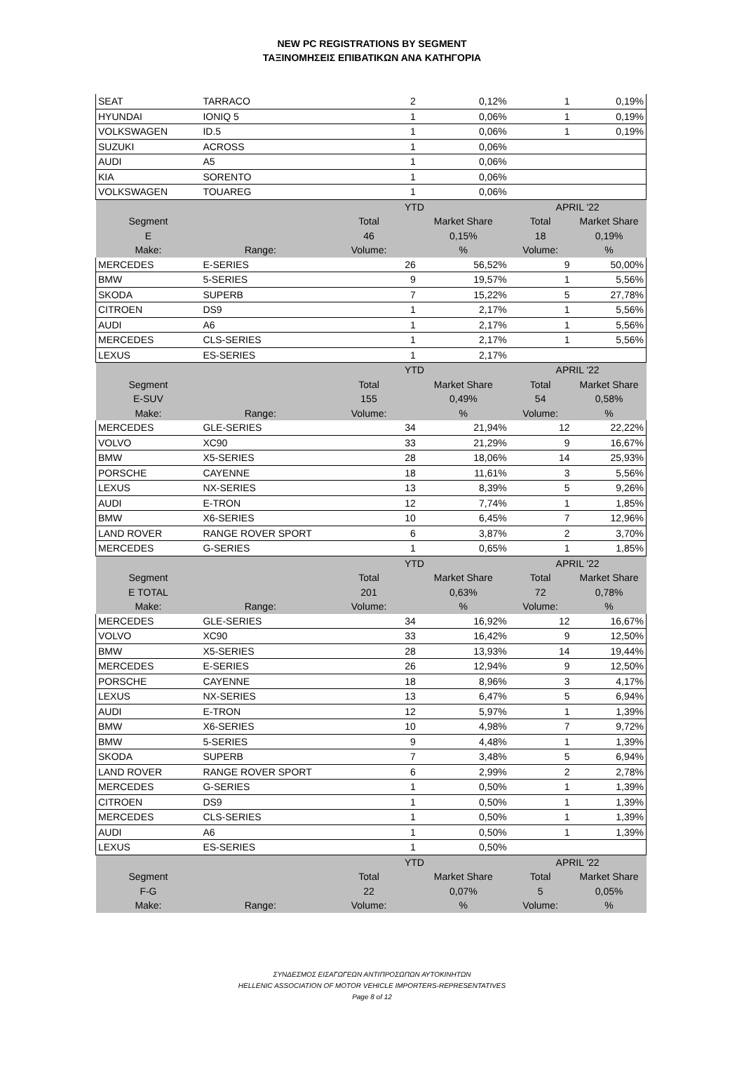NEW PC REGISTRATIONS BY SEGMENT
ΤΑΞΙΝΟΜΗΣΕΙΣ ΕΠΙΒΑΤΙΚΩΝ ΑΝΑ ΚΑΤΗΓΟΡΙΑ
| SEAT | TARRACO | 2 | 0,12% | 1 | 0,19% |
| HYUNDAI | IONIQ 5 | 1 | 0,06% | 1 | 0,19% |
| VOLKSWAGEN | ID.5 | 1 | 0,06% | 1 | 0,19% |
| SUZUKI | ACROSS | 1 | 0,06% | | |
| AUDI | A5 | 1 | 0,06% | | |
| KIA | SORENTO | 1 | 0,06% | | |
| VOLKSWAGEN | TOUAREG | 1 | 0,06% | | |
| | | YTD | | APRIL '22 | |
| Segment | | Total | Market Share | Total | Market Share |
| E | | 46 | 0,15% | 18 | 0,19% |
| Make: | Range: | Volume: | % | Volume: | % |
| MERCEDES | E-SERIES | 26 | 56,52% | 9 | 50,00% |
| BMW | 5-SERIES | 9 | 19,57% | 1 | 5,56% |
| SKODA | SUPERB | 7 | 15,22% | 5 | 27,78% |
| CITROEN | DS9 | 1 | 2,17% | 1 | 5,56% |
| AUDI | A6 | 1 | 2,17% | 1 | 5,56% |
| MERCEDES | CLS-SERIES | 1 | 2,17% | 1 | 5,56% |
| LEXUS | ES-SERIES | 1 | 2,17% | | |
| | | YTD | | APRIL '22 | |
| Segment | | Total | Market Share | Total | Market Share |
| E-SUV | | 155 | 0,49% | 54 | 0,58% |
| Make: | Range: | Volume: | % | Volume: | % |
| MERCEDES | GLE-SERIES | 34 | 21,94% | 12 | 22,22% |
| VOLVO | XC90 | 33 | 21,29% | 9 | 16,67% |
| BMW | X5-SERIES | 28 | 18,06% | 14 | 25,93% |
| PORSCHE | CAYENNE | 18 | 11,61% | 3 | 5,56% |
| LEXUS | NX-SERIES | 13 | 8,39% | 5 | 9,26% |
| AUDI | E-TRON | 12 | 7,74% | 1 | 1,85% |
| BMW | X6-SERIES | 10 | 6,45% | 7 | 12,96% |
| LAND ROVER | RANGE ROVER SPORT | 6 | 3,87% | 2 | 3,70% |
| MERCEDES | G-SERIES | 1 | 0,65% | 1 | 1,85% |
| | | YTD | | APRIL '22 | |
| Segment | | Total | Market Share | Total | Market Share |
| E TOTAL | | 201 | 0,63% | 72 | 0,78% |
| Make: | Range: | Volume: | % | Volume: | % |
| MERCEDES | GLE-SERIES | 34 | 16,92% | 12 | 16,67% |
| VOLVO | XC90 | 33 | 16,42% | 9 | 12,50% |
| BMW | X5-SERIES | 28 | 13,93% | 14 | 19,44% |
| MERCEDES | E-SERIES | 26 | 12,94% | 9 | 12,50% |
| PORSCHE | CAYENNE | 18 | 8,96% | 3 | 4,17% |
| LEXUS | NX-SERIES | 13 | 6,47% | 5 | 6,94% |
| AUDI | E-TRON | 12 | 5,97% | 1 | 1,39% |
| BMW | X6-SERIES | 10 | 4,98% | 7 | 9,72% |
| BMW | 5-SERIES | 9 | 4,48% | 1 | 1,39% |
| SKODA | SUPERB | 7 | 3,48% | 5 | 6,94% |
| LAND ROVER | RANGE ROVER SPORT | 6 | 2,99% | 2 | 2,78% |
| MERCEDES | G-SERIES | 1 | 0,50% | 1 | 1,39% |
| CITROEN | DS9 | 1 | 0,50% | 1 | 1,39% |
| MERCEDES | CLS-SERIES | 1 | 0,50% | 1 | 1,39% |
| AUDI | A6 | 1 | 0,50% | 1 | 1,39% |
| LEXUS | ES-SERIES | 1 | 0,50% | | |
| | | YTD | | APRIL '22 | |
| Segment | | Total | Market Share | Total | Market Share |
| F-G | | 22 | 0,07% | 5 | 0,05% |
| Make: | Range: | Volume: | % | Volume: | % |
ΣΥΝΔΕΣΜΟΣ ΕΙΣΑΓΩΓΕΩΝ ΑΝΤΙΠΡΟΣΩΠΩΝ ΑΥΤΟΚΙΝΗΤΩΝ
HELLENIC ASSOCIATION OF MOTOR VEHICLE IMPORTERS-REPRESENTATIVES
Page 8 of 12